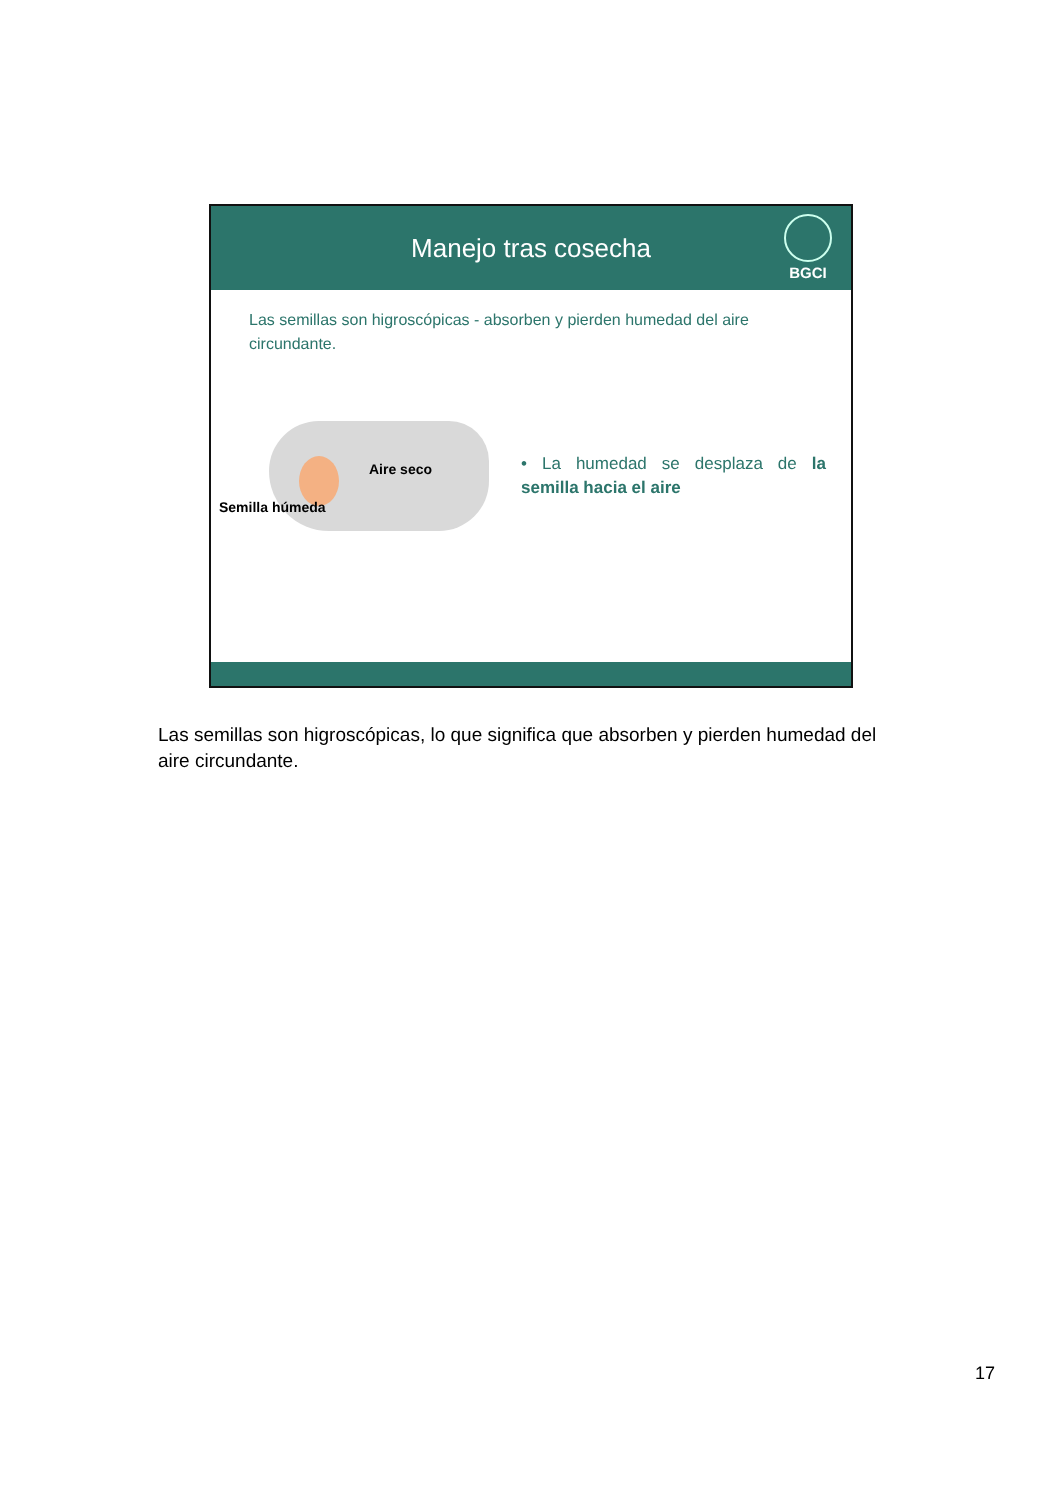Manejo tras cosecha
BGCI
Las semillas son higroscópicas - absorben y pierden humedad del aire circundante.
Aire seco
Semilla húmeda
• La humedad se desplaza de la semilla hacia el aire
Las semillas son higroscópicas, lo que significa que absorben y pierden humedad del aire circundante.
17